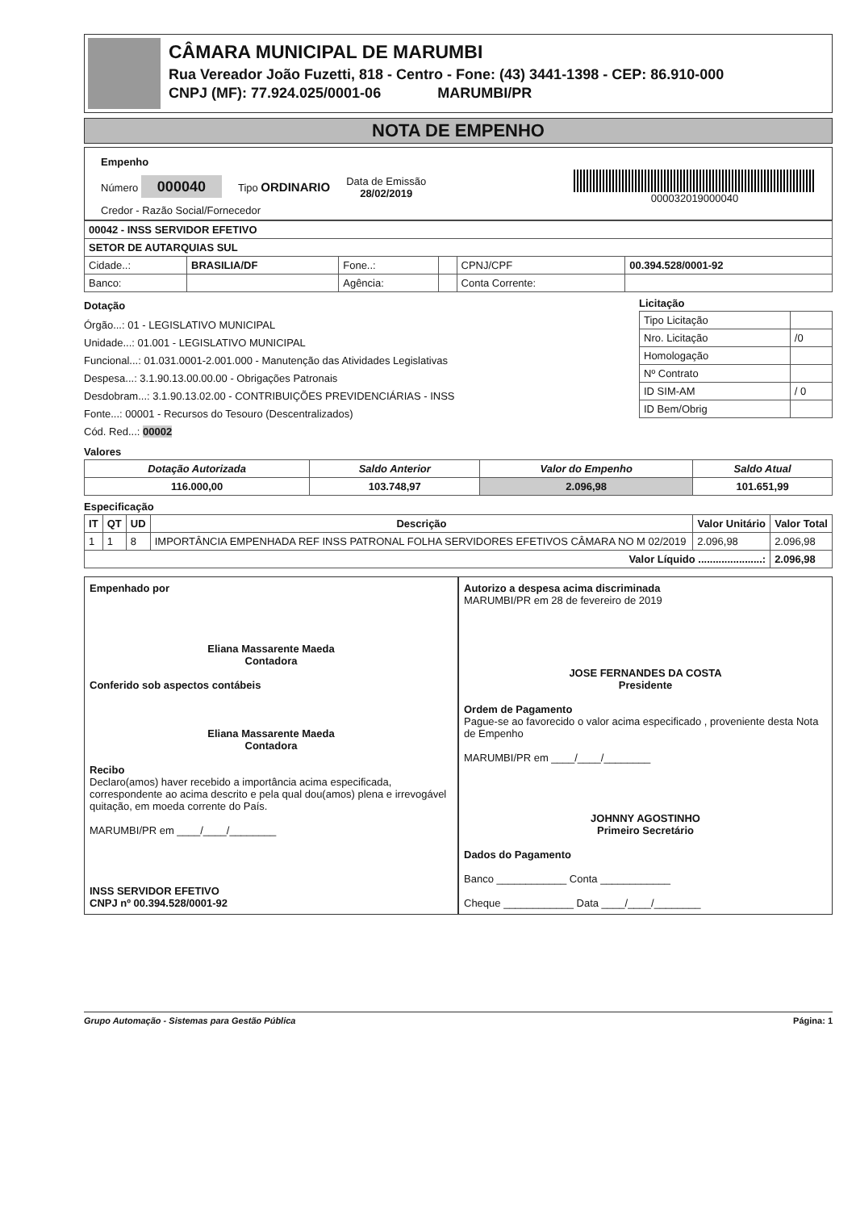CÂMARA MUNICIPAL DE MARUMBI
Rua Vereador João Fuzetti, 818 - Centro - Fone: (43) 3441-1398 - CEP: 86.910-000
CNPJ (MF): 77.924.025/0001-06 MARUMBI/PR
NOTA DE EMPENHO
Empenho
Número 000040 Tipo ORDINARIO Data de Emissão
28/02/2019 000032019000040
Credor - Razão Social/Fornecedor
| 00042 - INSS SERVIDOR EFETIVO | | | | | |
| SETOR DE AUTARQUIAS SUL | | | | | |
| Cidade..: | BRASILIA/DF | Fone..: | | CPNJ/CPF | 00.394.528/0001-92 |
| Banco: | | Agência: | | Conta Corrente: | |
Dotação
Órgão...: 01 - LEGISLATIVO MUNICIPAL
Unidade...: 01.001 - LEGISLATIVO MUNICIPAL
Funcional...: 01.031.0001-2.001.000 - Manutenção das Atividades Legislativas
Despesa...: 3.1.90.13.00.00.00 - Obrigações Patronais
Desdobram...: 3.1.90.13.02.00 - CONTRIBUIÇÕES PREVIDENCIÁRIAS - INSS
Fonte...: 00001 - Recursos do Tesouro (Descentralizados)
Cód. Red...: 00002
Licitação
| Tipo Licitação | |
| Nro. Licitação | /0 |
| Homologação | |
| Nº Contrato | |
| ID SIM-AM | / 0 |
| ID Bem/Obrig | |
Valores
| Dotação Autorizada | Saldo Anterior | Valor do Empenho | Saldo Atual |
| --- | --- | --- | --- |
| 116.000,00 | 103.748,97 | 2.096,98 | 101.651,99 |
Especificação
| IT | QT | UD | Descrição | Valor Unitário | Valor Total |
| --- | --- | --- | --- | --- | --- |
| 1 | 1 | 8 | IMPORTÂNCIA EMPENHADA REF INSS PATRONAL FOLHA SERVIDORES EFETIVOS CÂMARA NO M 02/2019 | 2.096,98 | 2.096,98 |
| Valor Líquido ......................: | | | | | 2.096,98 |
Empenhado por
Eliana Massarente Maeda
Contadora
Conferido sob aspectos contábeis
Eliana Massarente Maeda
Contadora
Recibo
Declaro(amos) haver recebido a importância acima especificada, correspondente ao acima descrito e pela qual dou(amos) plena e irrevogável quitação, em moeda corrente do País.
MARUMBI/PR em ____/____/________
INSS SERVIDOR EFETIVO
CNPJ nº 00.394.528/0001-92
Autorizo a despesa acima discriminada
MARUMBI/PR em 28 de fevereiro de 2019
JOSE FERNANDES DA COSTA
Presidente
Ordem de Pagamento
Pague-se ao favorecido o valor acima especificado , proveniente desta Nota de Empenho
MARUMBI/PR em ____/____/________
JOHNNY AGOSTINHO
Primeiro Secretário
Dados do Pagamento
Banco ____________ Conta ____________
Cheque ____________ Data ____/____/________
Grupo Automação - Sistemas para Gestão Pública Página: 1